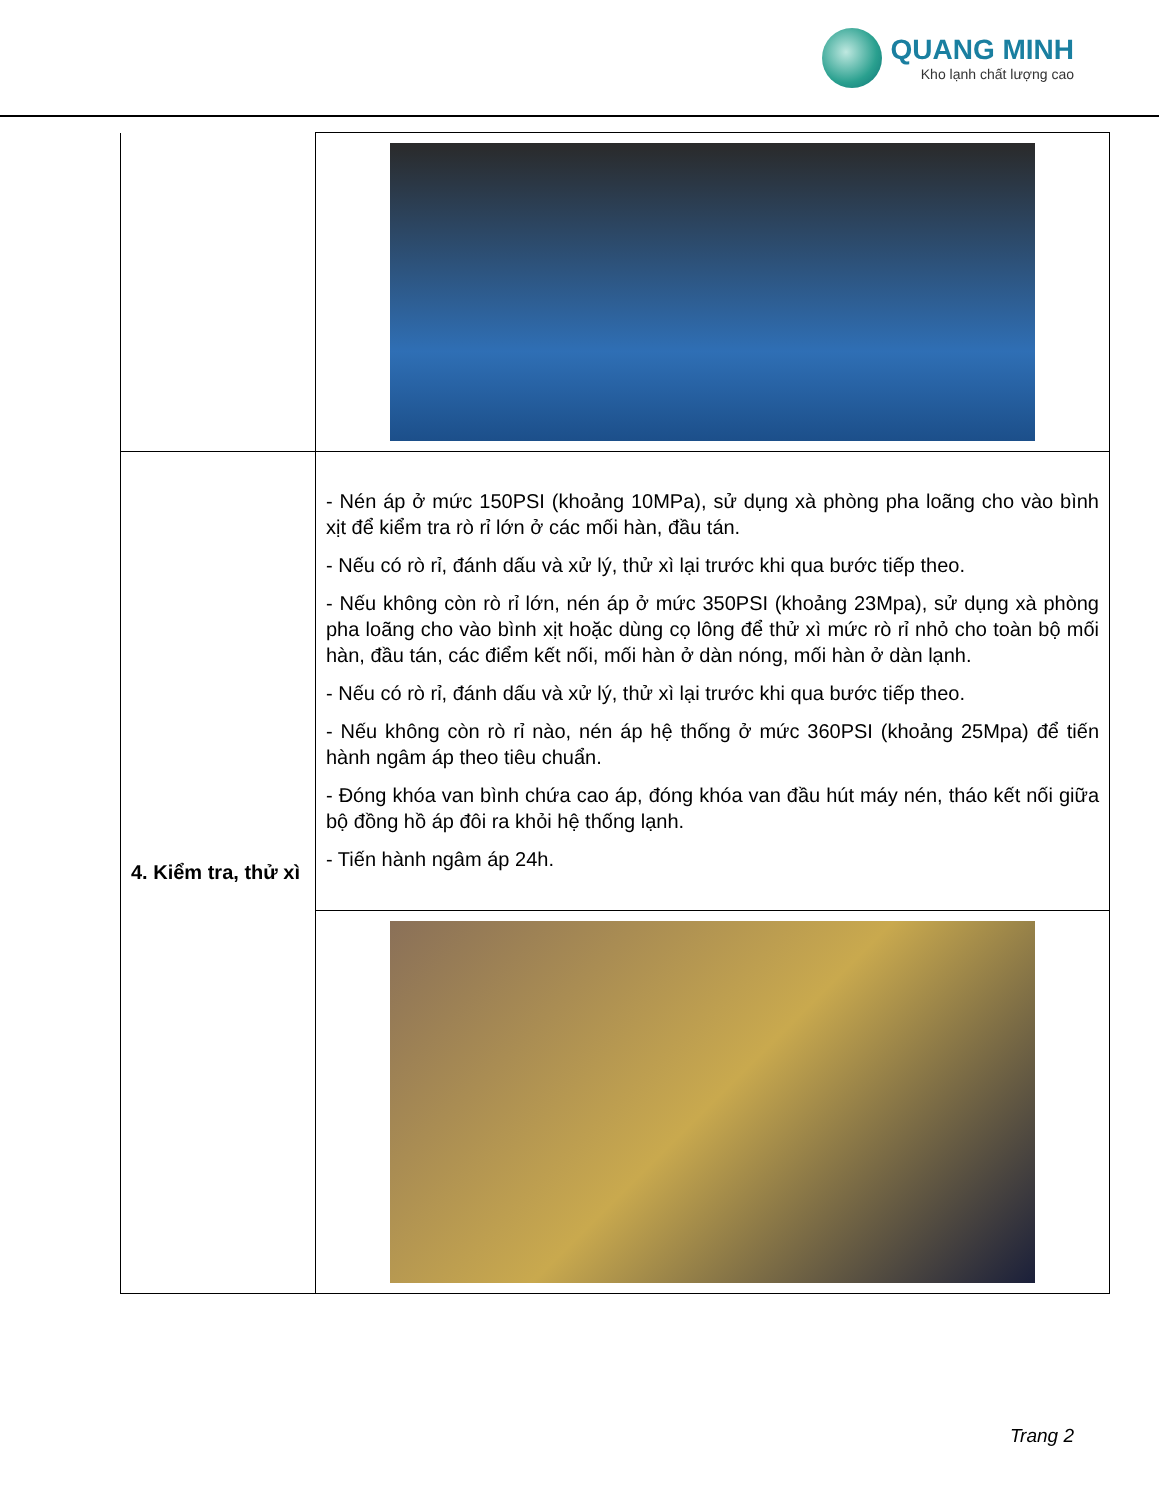QUANG MINH
Kho lạnh chất lượng cao
| 4. Kiểm tra, thử xì | - Nén áp ở mức 150PSI (khoảng 10MPa), sử dụng xà phòng pha loãng cho vào bình xịt để kiểm tra rò rỉ lớn ở các mối hàn, đầu tán. - Nếu có rò rỉ, đánh dấu và xử lý, thử xì lại trước khi qua bước tiếp theo. - Nếu không còn rò rỉ lớn, nén áp ở mức 350PSI (khoảng 23Mpa), sử dụng xà phòng pha loãng cho vào bình xịt hoặc dùng cọ lông để thử xì mức rò rỉ nhỏ cho toàn bộ mối hàn, đầu tán, các điểm kết nối, mối hàn ở dàn nóng, mối hàn ở dàn lạnh. - Nếu có rò rỉ, đánh dấu và xử lý, thử xì lại trước khi qua bước tiếp theo. - Nếu không còn rò rỉ nào, nén áp hệ thống ở mức 360PSI (khoảng 25Mpa) để tiến hành ngâm áp theo tiêu chuẩn. - Đóng khóa van bình chứa cao áp, đóng khóa van đầu hút máy nén, tháo kết nối giữa bộ đồng hồ áp đôi ra khỏi hệ thống lạnh. - Tiến hành ngâm áp 24h. |
Trang 2